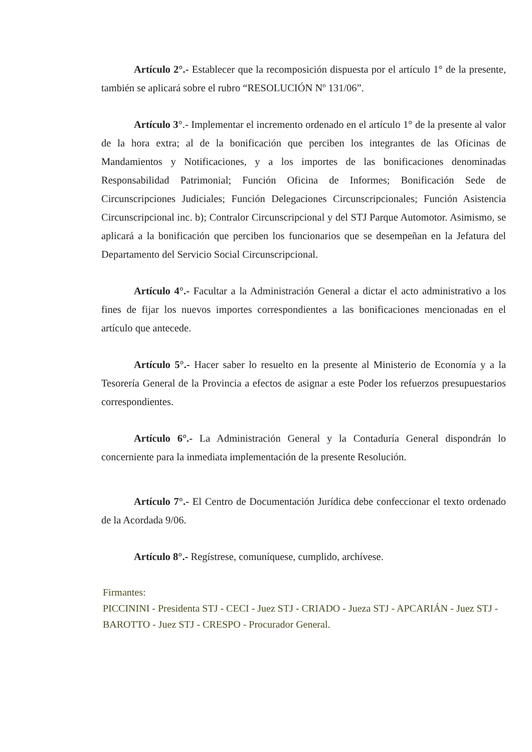Artículo 2°.- Establecer que la recomposición dispuesta por el artículo 1° de la presente, también se aplicará sobre el rubro “RESOLUCIÓN Nº 131/06”.
Artículo 3°.- Implementar el incremento ordenado en el artículo 1° de la presente al valor de la hora extra; al de la bonificación que perciben los integrantes de las Oficinas de Mandamientos y Notificaciones, y a los importes de las bonificaciones denominadas Responsabilidad Patrimonial; Función Oficina de Informes; Bonificación Sede de Circunscripciones Judiciales; Función Delegaciones Circunscripcionales; Función Asistencia Circunscripcional inc. b); Contralor Circunscripcional y del STJ Parque Automotor. Asimismo, se aplicará a la bonificación que perciben los funcionarios que se desempeñan en la Jefatura del Departamento del Servicio Social Circunscripcional.
Artículo 4°.- Facultar a la Administración General a dictar el acto administrativo a los fines de fijar los nuevos importes correspondientes a las bonificaciones mencionadas en el artículo que antecede.
Artículo 5°.- Hacer saber lo resuelto en la presente al Ministerio de Economía y a la Tesorería General de la Provincia a efectos de asignar a este Poder los refuerzos presupuestarios correspondientes.
Artículo 6°.- La Administración General y la Contaduría General dispondrán lo concerniente para la inmediata implementación de la presente Resolución.
Artículo 7°.- El Centro de Documentación Jurídica debe confeccionar el texto ordenado de la Acordada 9/06.
Artículo 8°.- Regístrese, comuníquese, cumplido, archívese.
Firmantes:
PICCININI - Presidenta STJ - CECI - Juez STJ - CRIADO - Jueza STJ - APCARIÁN - Juez STJ - BAROTTO - Juez STJ - CRESPO - Procurador General.